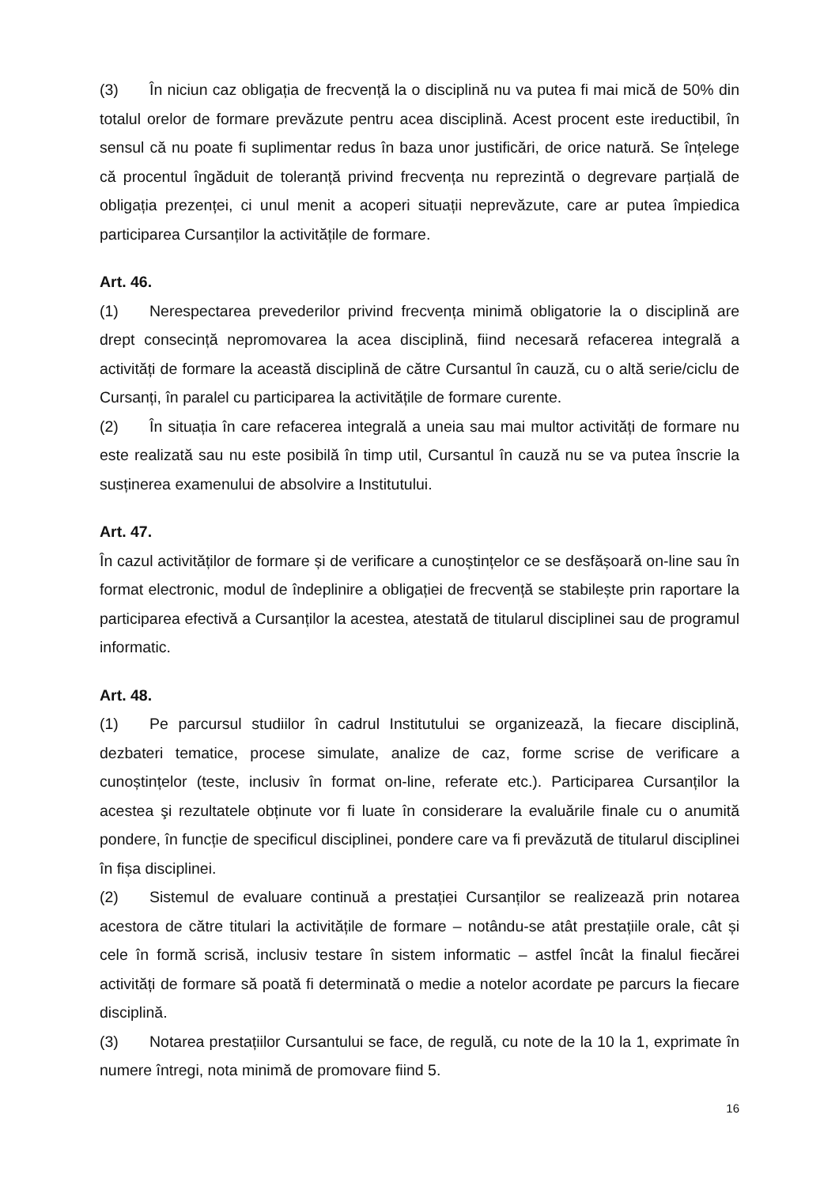(3) În niciun caz obligația de frecvență la o disciplină nu va putea fi mai mică de 50% din totalul orelor de formare prevăzute pentru acea disciplină. Acest procent este ireductibil, în sensul că nu poate fi suplimentar redus în baza unor justificări, de orice natură. Se înțelege că procentul îngăduit de toleranță privind frecvența nu reprezintă o degrevare parțială de obligația prezenței, ci unul menit a acoperi situații neprevăzute, care ar putea împiedica participarea Cursanților la activitățile de formare.
Art. 46.
(1) Nerespectarea prevederilor privind frecvența minimă obligatorie la o disciplină are drept consecință nepromovarea la acea disciplină, fiind necesară refacerea integrală a activități de formare la această disciplină de către Cursantul în cauză, cu o altă serie/ciclu de Cursanți, în paralel cu participarea la activitățile de formare curente.
(2) În situația în care refacerea integrală a uneia sau mai multor activități de formare nu este realizată sau nu este posibilă în timp util, Cursantul în cauză nu se va putea înscrie la susținerea examenului de absolvire a Institutului.
Art. 47.
În cazul activităților de formare și de verificare a cunoștințelor ce se desfășoară on-line sau în format electronic, modul de îndeplinire a obligației de frecvență se stabilește prin raportare la participarea efectivă a Cursanților la acestea, atestată de titularul disciplinei sau de programul informatic.
Art. 48.
(1) Pe parcursul studiilor în cadrul Institutului se organizează, la fiecare disciplină, dezbateri tematice, procese simulate, analize de caz, forme scrise de verificare a cunoștințelor (teste, inclusiv în format on-line, referate etc.). Participarea Cursanților la acestea şi rezultatele obținute vor fi luate în considerare la evaluările finale cu o anumită pondere, în funcție de specificul disciplinei, pondere care va fi prevăzută de titularul disciplinei în fișa disciplinei.
(2) Sistemul de evaluare continuă a prestației Cursanților se realizează prin notarea acestora de către titulari la activitățile de formare – notându-se atât prestațiile orale, cât și cele în formă scrisă, inclusiv testare în sistem informatic – astfel încât la finalul fiecărei activități de formare să poată fi determinată o medie a notelor acordate pe parcurs la fiecare disciplină.
(3) Notarea prestațiilor Cursantului se face, de regulă, cu note de la 10 la 1, exprimate în numere întregi, nota minimă de promovare fiind 5.
16